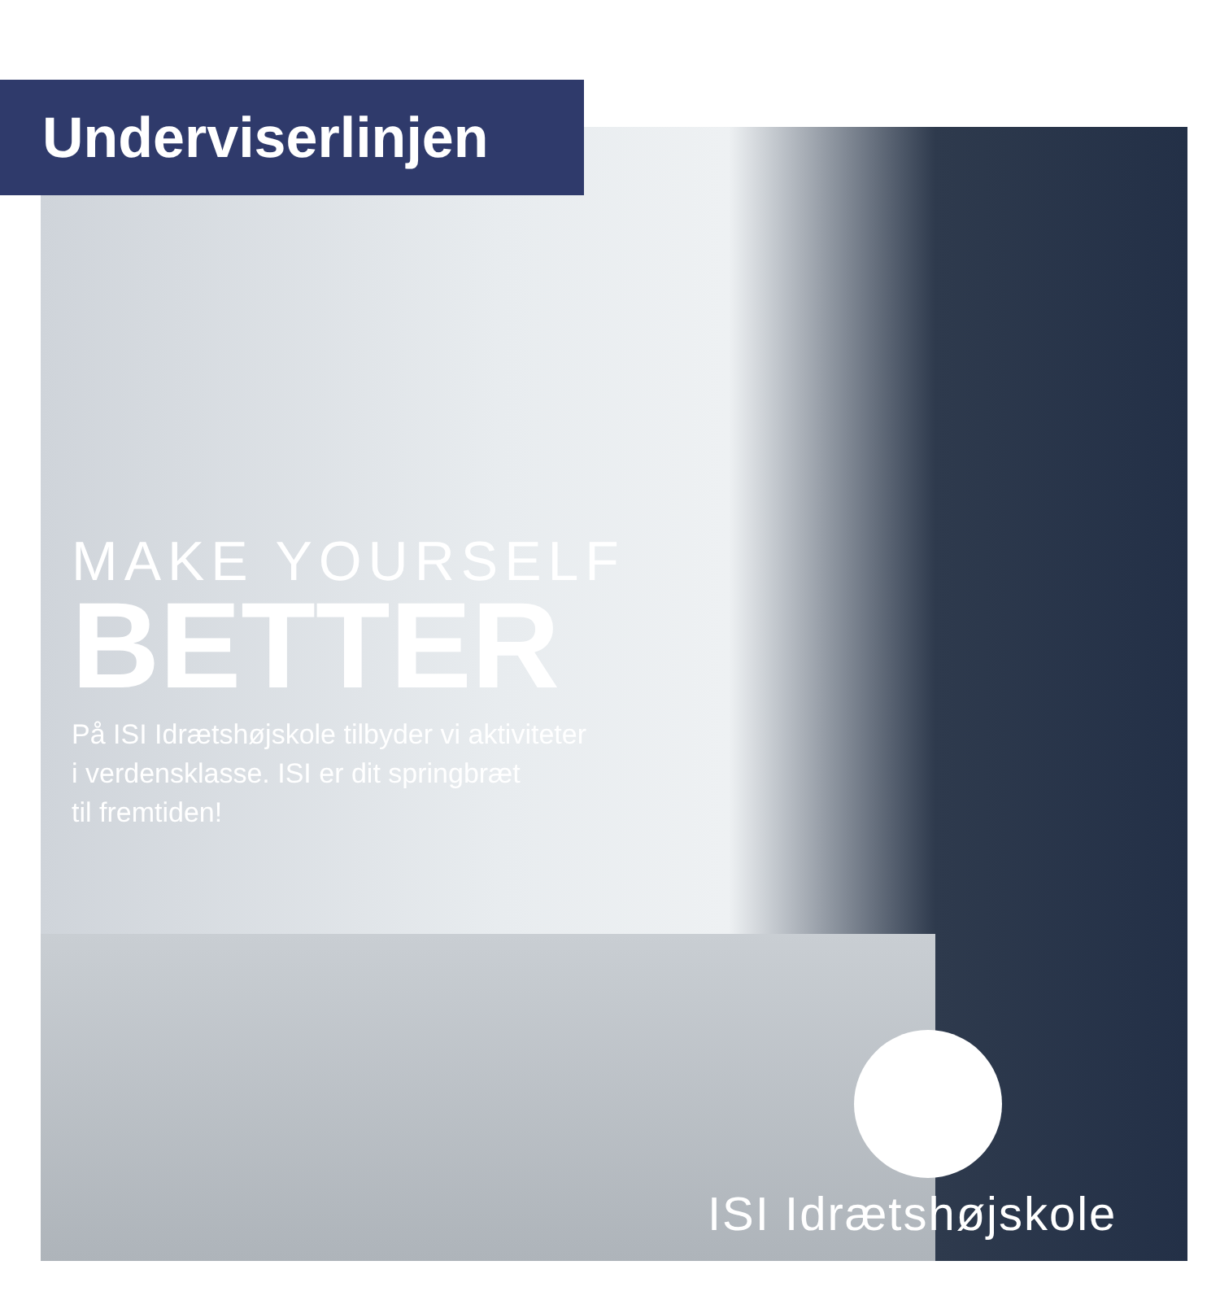Underviserlinjen
MAKE YOURSELF
BETTER
På ISI Idrætshøjskole tilbyder vi aktiviteter
i verdensklasse. ISI er dit springbræt
til fremtiden!
ISI Idrætshøjskole